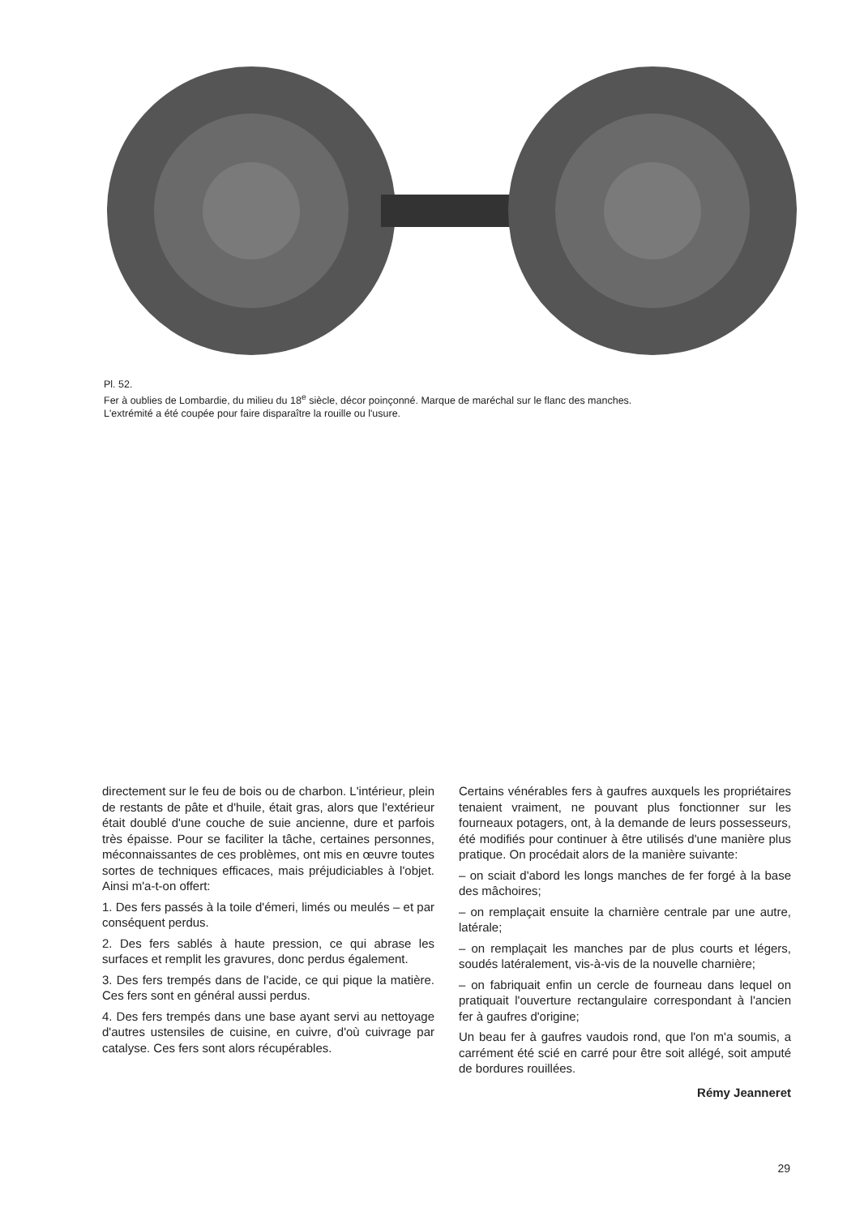Pl. 52.
Fer à oublies de Lombardie, du milieu du 18<sup>e</sup> siècle, décor poinçonné. Marque de maréchal sur le flanc des manches.
L'extrémité a été coupée pour faire disparaître la rouille ou l'usure.
directement sur le feu de bois ou de charbon. L'intérieur, plein de restants de pâte et d'huile, était gras, alors que l'extérieur était doublé d'une couche de suie ancienne, dure et parfois très épaisse. Pour se faciliter la tâche, certaines personnes, méconnaissantes de ces problèmes, ont mis en œuvre toutes sortes de techniques efficaces, mais préjudiciables à l'objet. Ainsi m'a-t-on offert:
1. Des fers passés à la toile d'émeri, limés ou meulés – et par conséquent perdus.
2. Des fers sablés à haute pression, ce qui abrase les surfaces et remplit les gravures, donc perdus également.
3. Des fers trempés dans de l'acide, ce qui pique la matière. Ces fers sont en général aussi perdus.
4. Des fers trempés dans une base ayant servi au nettoyage d'autres ustensiles de cuisine, en cuivre, d'où cuivrage par catalyse. Ces fers sont alors récupérables.
Certains vénérables fers à gaufres auxquels les propriétaires tenaient vraiment, ne pouvant plus fonctionner sur les fourneaux potagers, ont, à la demande de leurs possesseurs, été modifiés pour continuer à être utilisés d'une manière plus pratique. On procédait alors de la manière suivante:
– on sciait d'abord les longs manches de fer forgé à la base des mâchoires;
– on remplaçait ensuite la charnière centrale par une autre, latérale;
– on remplaçait les manches par de plus courts et légers, soudés latéralement, vis-à-vis de la nouvelle charnière;
– on fabriquait enfin un cercle de fourneau dans lequel on pratiquait l'ouverture rectangulaire correspondant à l'ancien fer à gaufres d'origine;
Un beau fer à gaufres vaudois rond, que l'on m'a soumis, a carrément été scié en carré pour être soit allégé, soit amputé de bordures rouillées.
Rémy Jeanneret
29